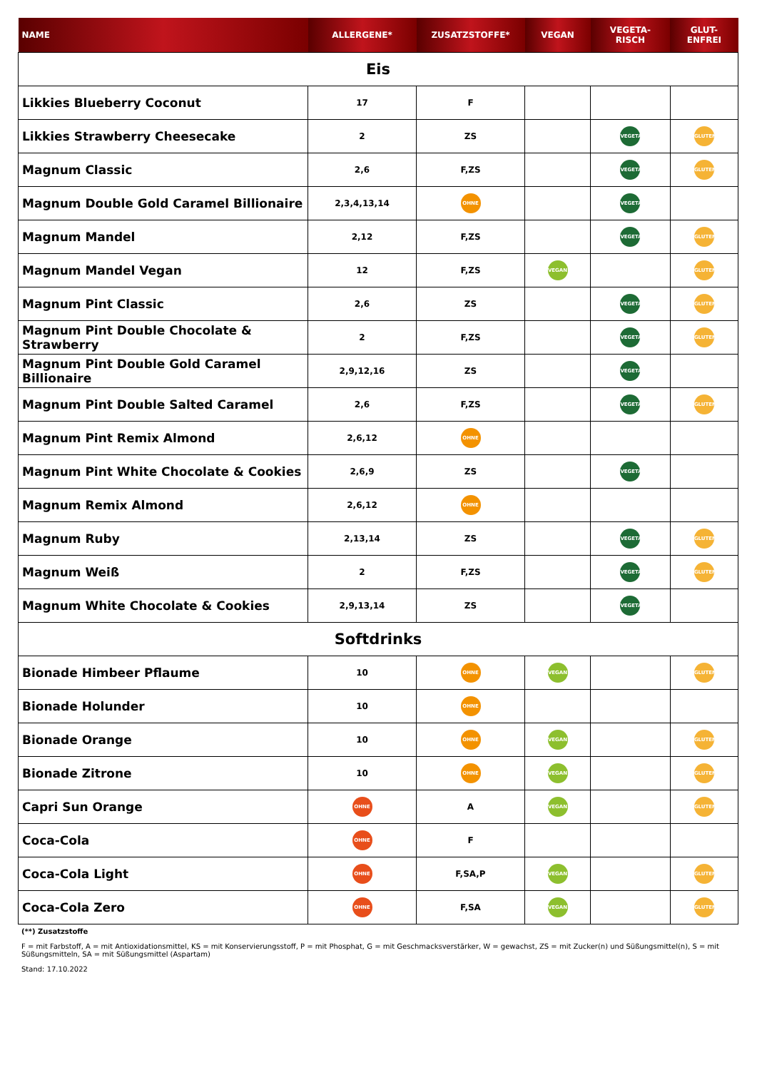| NAME | ALLERGENE* | ZUSATZSTOFFE* | VEGAN | VEGETA- RISCH | GLUT- ENFREI |
| --- | --- | --- | --- | --- | --- |
| Eis | | | | | |
| Likkies Blueberry Coconut | 17 | F | | | |
| Likkies Strawberry Cheesecake | 2 | ZS | | VEGETARISCH | GLUTENFREI |
| Magnum Classic | 2,6 | F,ZS | | VEGETARISCH | GLUTENFREI |
| Magnum Double Gold Caramel Billionaire | 2,3,4,13,14 | OHNE | | VEGETARISCH | |
| Magnum Mandel | 2,12 | F,ZS | | VEGETARISCH | GLUTENFREI |
| Magnum Mandel Vegan | 12 | F,ZS | VEGAN | | GLUTENFREI |
| Magnum Pint Classic | 2,6 | ZS | | VEGETARISCH | GLUTENFREI |
| Magnum Pint Double Chocolate & Strawberry | 2 | F,ZS | | VEGETARISCH | GLUTENFREI |
| Magnum Pint Double Gold Caramel Billionaire | 2,9,12,16 | ZS | | VEGETARISCH | |
| Magnum Pint Double Salted Caramel | 2,6 | F,ZS | | VEGETARISCH | GLUTENFREI |
| Magnum Pint Remix Almond | 2,6,12 | OHNE | | | |
| Magnum Pint White Chocolate & Cookies | 2,6,9 | ZS | | VEGETARISCH | |
| Magnum Remix Almond | 2,6,12 | OHNE | | | |
| Magnum Ruby | 2,13,14 | ZS | | VEGETARISCH | GLUTENFREI |
| Magnum Weiß | 2 | F,ZS | | VEGETARISCH | GLUTENFREI |
| Magnum White Chocolate & Cookies | 2,9,13,14 | ZS | | VEGETARISCH | |
| Softdrinks | | | | | |
| Bionade Himbeer Pflaume | 10 | OHNE | VEGAN | | GLUTENFREI |
| Bionade Holunder | 10 | OHNE | | | |
| Bionade Orange | 10 | OHNE | VEGAN | | GLUTENFREI |
| Bionade Zitrone | 10 | OHNE | VEGAN | | GLUTENFREI |
| Capri Sun Orange | OHNE | A | VEGAN | | GLUTENFREI |
| Coca-Cola | OHNE | F | | | |
| Coca-Cola Light | OHNE | F,SA,P | VEGAN | | GLUTENFREI |
| Coca-Cola Zero | OHNE | F,SA | VEGAN | | GLUTENFREI |
(**) Zusatzstoffe
F = mit Farbstoff, A = mit Antioxidationsmittel, KS = mit Konservierungsstoff, P = mit Phosphat, G = mit Geschmacksverstärker, W = gewachst, ZS = mit Zucker(n) und Süßungsmittel(n), S = mit Süßungsmitteln, SA = mit Süßungsmittel (Aspartam)
Stand: 17.10.2022